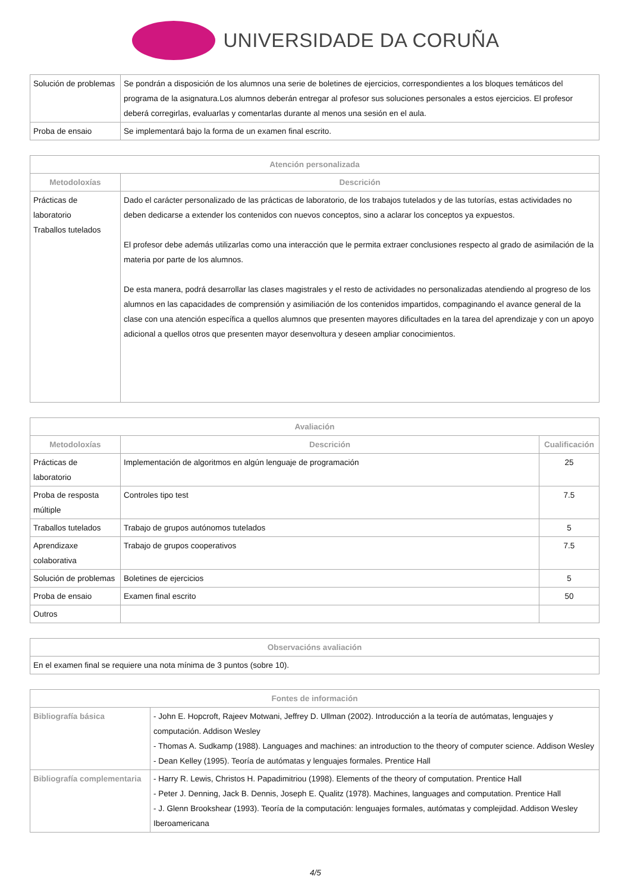UNIVERSIDADE DA CORUÑA
| Solución de problemas | Se pondrán a disposición de los alumnos una serie de boletines de ejercicios, correspondientes a los bloques temáticos del programa de la asignatura.Los alumnos deberán entregar al profesor sus soluciones personales a estos ejercicios. El profesor deberá corregirlas, evaluarlas y comentarlas durante al menos una sesión en el aula. |
| Proba de ensaio | Se implementará bajo la forma de un examen final escrito. |
| Atención personalizada | |
| --- | --- |
| Metodoloxías | Descrición |
| Prácticas de laboratorio Traballos tutelados | Dado el carácter personalizado de las prácticas de laboratorio, de los trabajos tutelados y de las tutorías, estas actividades no deben dedicarse a extender los contenidos con nuevos conceptos, sino a aclarar los conceptos ya expuestos. El profesor debe además utilizarlas como una interacción que le permita extraer conclusiones respecto al grado de asimilación de la materia por parte de los alumnos. De esta manera, podrá desarrollar las clases magistrales y el resto de actividades no personalizadas atendiendo al progreso de los alumnos en las capacidades de comprensión y asimiliación de los contenidos impartidos, compaginando el avance general de la clase con una atención específica a quellos alumnos que presenten mayores dificultades en la tarea del aprendizaje y con un apoyo adicional a quellos otros que presenten mayor desenvoltura y deseen ampliar conocimientos. |
| Avaliación | | |
| --- | --- | --- |
| Metodoloxías | Descrición | Cualificación |
| Prácticas de laboratorio | Implementación de algoritmos en algún lenguaje de programación | 25 |
| Proba de resposta múltiple | Controles tipo test | 7.5 |
| Traballos tutelados | Trabajo de grupos autónomos tutelados | 5 |
| Aprendizaxe colaborativa | Trabajo de grupos cooperativos | 7.5 |
| Solución de problemas | Boletines de ejercicios | 5 |
| Proba de ensaio | Examen final escrito | 50 |
| Outros | | |
| Observacións avaliación |
| --- |
| En el examen final se requiere una nota mínima de 3 puntos (sobre 10). |
| Fontes de información | |
| --- | --- |
| Bibliografía básica | - John E. Hopcroft, Rajeev Motwani, Jeffrey D. Ullman (2002). Introducción a la teoría de autómatas, lenguajes y computación. Addison Wesley - Thomas A. Sudkamp (1988). Languages and machines: an introduction to the theory of computer science. Addison Wesley - Dean Kelley (1995). Teoría de autómatas y lenguajes formales. Prentice Hall |
| Bibliografía complementaria | - Harry R. Lewis, Christos H. Papadimitriou (1998). Elements of the theory of computation. Prentice Hall - Peter J. Denning, Jack B. Dennis, Joseph E. Qualitz (1978). Machines, languages and computation. Prentice Hall - J. Glenn Brookshear (1993). Teoría de la computación: lenguajes formales, autómatas y complejidad. Addison Wesley Iberoamericana |
4/5